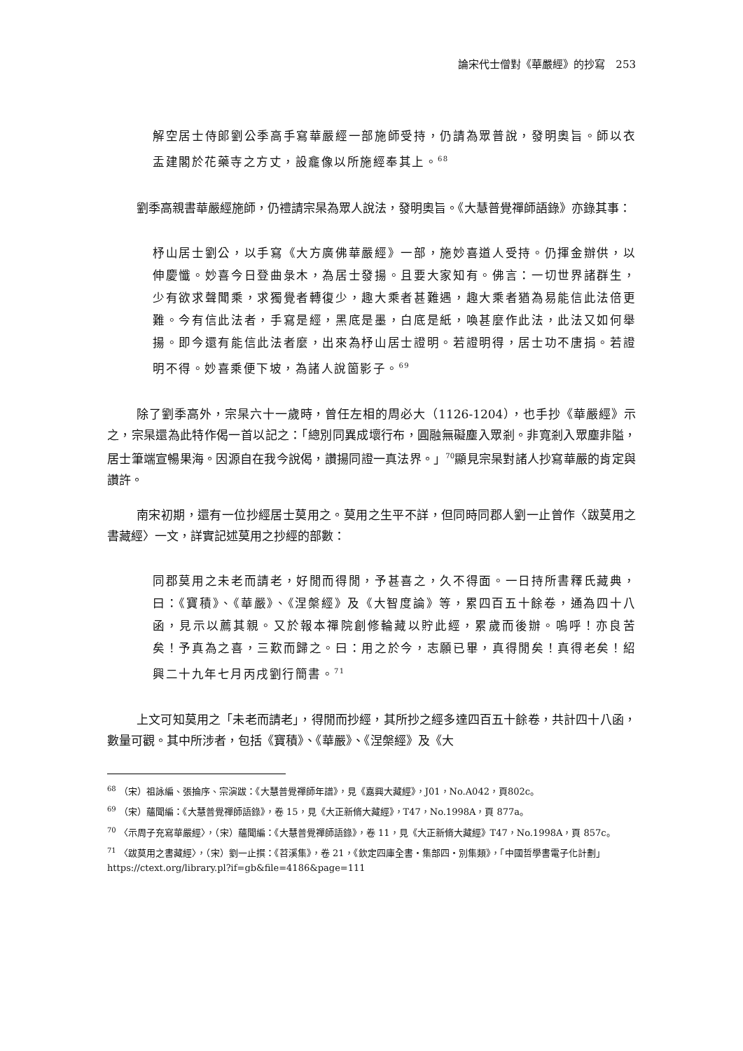論宋代士僧對《華嚴經》的抄寫　253
解空居士侍郎劉公季高手寫華嚴經一部施師受持，仍請為眾普說，發明奧旨。師以衣盂建閣於花藥寺之方丈，設龕像以所施經奉其上。<sup>68</sup>
劉季高親書華嚴經施師，仍禮請宗杲為眾人說法，發明奧旨。《大慧普覺禪師語錄》亦錄其事：
杼山居士劉公，以手寫《大方廣佛華嚴經》一部，施妙喜道人受持。仍揮金辦供，以伸慶懺。妙喜今日登曲彔木，為居士發揚。且要大家知有。佛言：一切世界諸群生，少有欲求聲聞乘，求獨覺者轉復少，趣大乘者甚難遇，趣大乘者猶為易能信此法倍更難。今有信此法者，手寫是經，黑底是墨，白底是紙，喚甚麼作此法，此法又如何舉揚。即今還有能信此法者麼，出來為杼山居士證明。若證明得，居士功不唐捐。若證明不得。妙喜乘便下坡，為諸人說箇影子。<sup>69</sup>
除了劉季高外，宗杲六十一歲時，曾任左相的周必大（1126-1204），也手抄《華嚴經》示之，宗杲還為此特作偈一首以記之：「總別同異成壞行布，圓融無礙塵入眾剎。非寬剎入眾塵非隘，居士筆端宣暢果海。因源自在我今說偈，讚揚同證一真法界。」<sup>70</sup>顯見宗杲對諸人抄寫華嚴的肯定與讚許。
南宋初期，還有一位抄經居士莫用之。莫用之生平不詳，但同時同郡人劉一止曾作〈跋莫用之書藏經〉一文，詳實記述莫用之抄經的部數：
同郡莫用之未老而請老，好閒而得閒，予甚喜之，久不得面。一日持所書釋氏藏典，曰：《寶積》、《華嚴》、《涅槃經》及《大智度論》等，累四百五十餘卷，通為四十八函，見示以薦其親。又於報本禪院創修輪藏以貯此經，累歲而後辦。嗚呼！亦良苦矣！予真為之喜，三歎而歸之。曰：用之於今，志願已畢，真得閒矣！真得老矣！紹興二十九年七月丙戌劉行簡書。<sup>71</sup>
上文可知莫用之「未老而請老」，得閒而抄經，其所抄之經多達四百五十餘卷，共計四十八函，數量可觀。其中所涉者，包括《寶積》、《華嚴》、《涅槃經》及《大
<sup>68</sup> （宋）祖詠編、張掄序、宗演跋：《大慧普覺禪師年譜》，見《嘉興大藏經》，J01，No.A042，頁802c。
<sup>69</sup> （宋）蘊聞編：《大慧普覺禪師語錄》，卷 15，見《大正新脩大藏經》，T47，No.1998A，頁 877a。
<sup>70</sup> 〈示周子充寫華嚴經〉，（宋）蘊聞編：《大慧普覺禪師語錄》，卷 11，見《大正新脩大藏經》T47，No.1998A，頁 857c。
<sup>71</sup> 〈跋莫用之書藏經〉，（宋）劉一止撰：《苕溪集》，卷 21，《欽定四庫全書・集部四・別集類》，「中國哲學書電子化計劃」https://ctext.org/library.pl?if=gb&file=4186&page=111